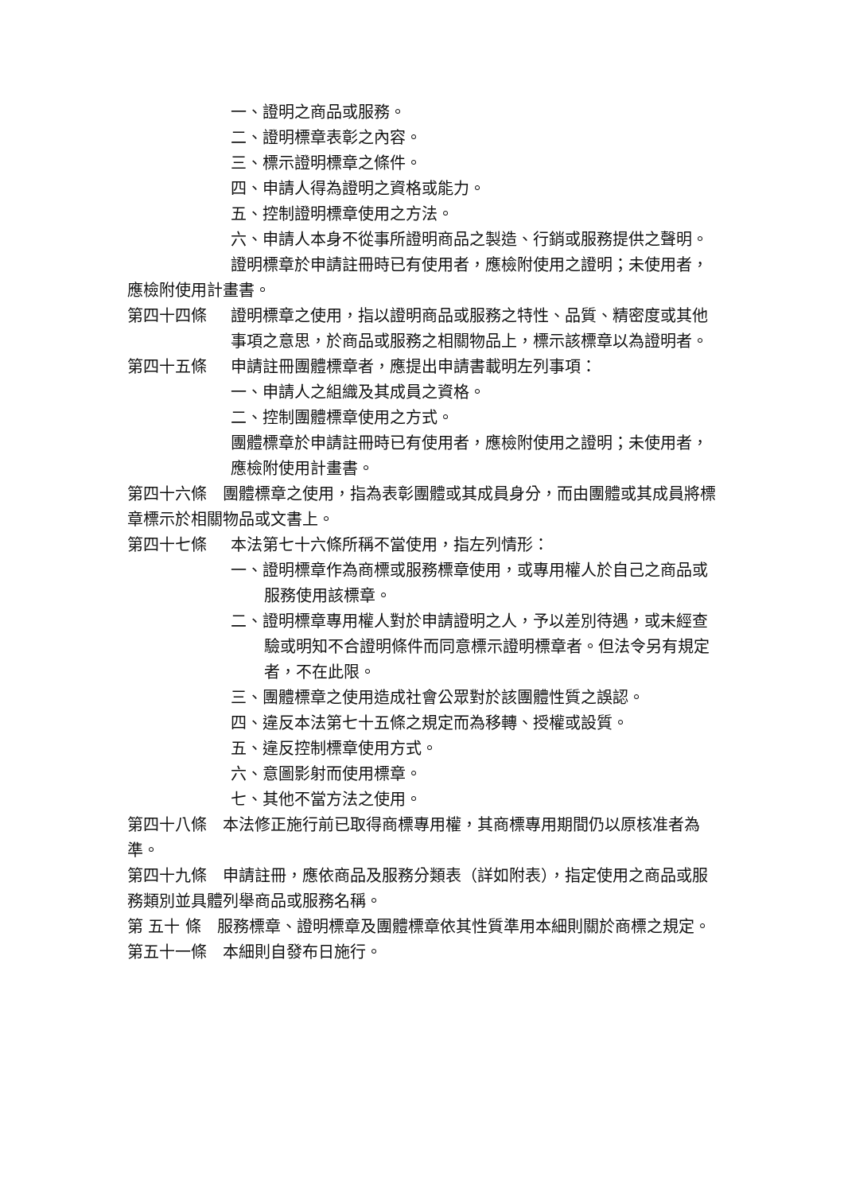一、證明之商品或服務。
二、證明標章表彰之內容。
三、標示證明標章之條件。
四、申請人得為證明之資格或能力。
五、控制證明標章使用之方法。
六、申請人本身不從事所證明商品之製造、行銷或服務提供之聲明。
證明標章於申請註冊時已有使用者，應檢附使用之證明；未使用者，應檢附使用計畫書。
第四十四條 證明標章之使用，指以證明商品或服務之特性、品質、精密度或其他事項之意思，於商品或服務之相關物品上，標示該標章以為證明者。
第四十五條 申請註冊團體標章者，應提出申請書載明左列事項：
一、申請人之組織及其成員之資格。
二、控制團體標章使用之方式。
團體標章於申請註冊時已有使用者，應檢附使用之證明；未使用者，應檢附使用計畫書。
第四十六條　團體標章之使用，指為表彰團體或其成員身分，而由團體或其成員將標章標示於相關物品或文書上。
第四十七條 本法第七十六條所稱不當使用，指左列情形：
一、證明標章作為商標或服務標章使用，或專用權人於自己之商品或服務使用該標章。
二、證明標章專用權人對於申請證明之人，予以差別待遇，或未經查驗或明知不合證明條件而同意標示證明標章者。但法令另有規定者，不在此限。
三、團體標章之使用造成社會公眾對於該團體性質之誤認。
四、違反本法第七十五條之規定而為移轉、授權或設質。
五、違反控制標章使用方式。
六、意圖影射而使用標章。
七、其他不當方法之使用。
第四十八條　本法修正施行前已取得商標專用權，其商標專用期間仍以原核准者為準。
第四十九條　申請註冊，應依商品及服務分類表（詳如附表），指定使用之商品或服務類別並具體列舉商品或服務名稱。
第 五十 條　服務標章、證明標章及團體標章依其性質準用本細則關於商標之規定。
第五十一條　本細則自發布日施行。